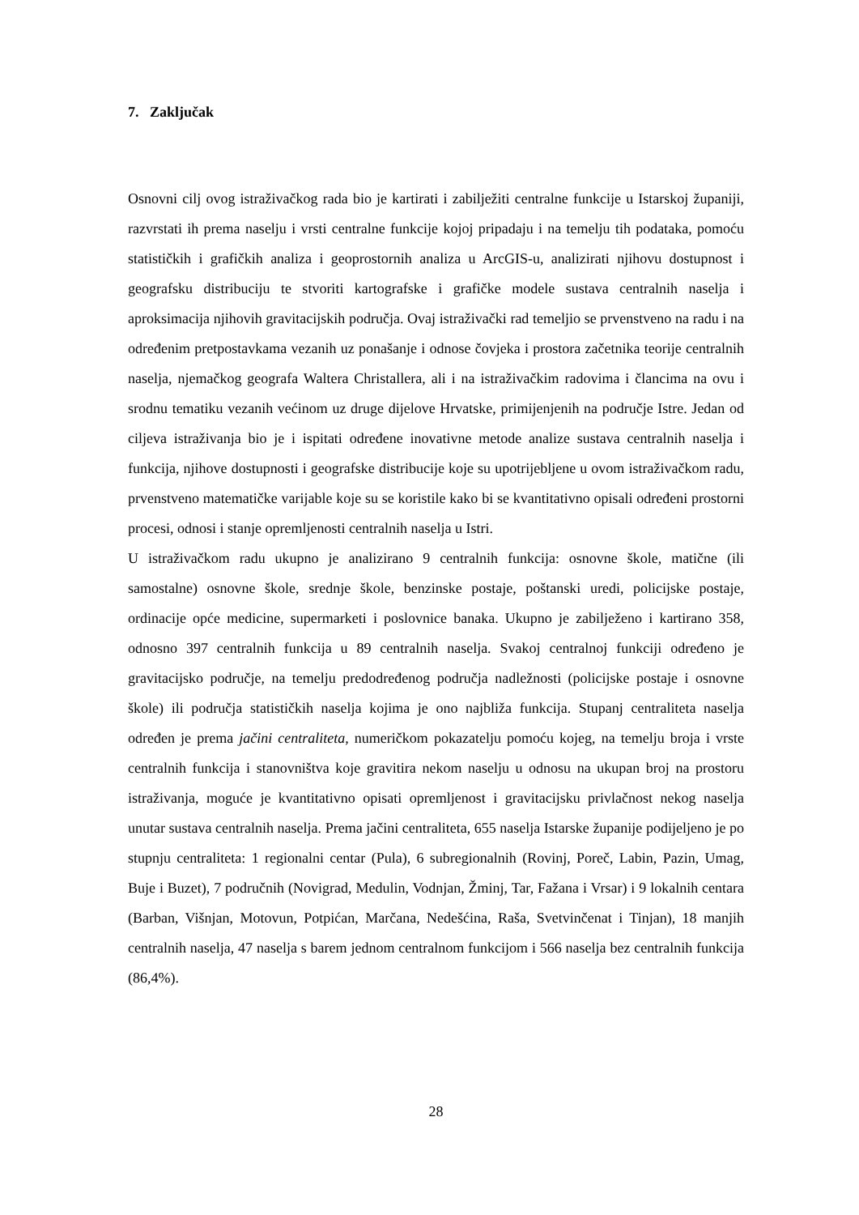7. Zaključak
Osnovni cilj ovog istraživačkog rada bio je kartirati i zabilježiti centralne funkcije u Istarskoj županiji, razvrstati ih prema naselju i vrsti centralne funkcije kojoj pripadaju i na temelju tih podataka, pomoću statističkih i grafičkih analiza i geoprostornih analiza u ArcGIS-u, analizirati njihovu dostupnost i geografsku distribuciju te stvoriti kartografske i grafičke modele sustava centralnih naselja i aproksimacija njihovih gravitacijskih područja. Ovaj istraživački rad temeljio se prvenstveno na radu i na određenim pretpostavkama vezanih uz ponašanje i odnose čovjeka i prostora začetnika teorije centralnih naselja, njemačkog geografa Waltera Christallera, ali i na istraživačkim radovima i člancima na ovu i srodnu tematiku vezanih većinom uz druge dijelove Hrvatske, primijenjenih na područje Istre. Jedan od ciljeva istraživanja bio je i ispitati određene inovativne metode analize sustava centralnih naselja i funkcija, njihove dostupnosti i geografske distribucije koje su upotrijebljene u ovom istraživačkom radu, prvenstveno matematičke varijable koje su se koristile kako bi se kvantitativno opisali određeni prostorni procesi, odnosi i stanje opremljenosti centralnih naselja u Istri.
U istraživačkom radu ukupno je analizirano 9 centralnih funkcija: osnovne škole, matične (ili samostalne) osnovne škole, srednje škole, benzinske postaje, poštanski uredi, policijske postaje, ordinacije opće medicine, supermarketi i poslovnice banaka. Ukupno je zabilježeno i kartirano 358, odnosno 397 centralnih funkcija u 89 centralnih naselja. Svakoj centralnoj funkciji određeno je gravitacijsko područje, na temelju predodređenog područja nadležnosti (policijske postaje i osnovne škole) ili područja statističkih naselja kojima je ono najbliža funkcija. Stupanj centraliteta naselja određen je prema jačini centraliteta, numeričkom pokazatelju pomoću kojeg, na temelju broja i vrste centralnih funkcija i stanovništva koje gravitira nekom naselju u odnosu na ukupan broj na prostoru istraživanja, moguće je kvantitativno opisati opremljenost i gravitacijsku privlačnost nekog naselja unutar sustava centralnih naselja. Prema jačini centraliteta, 655 naselja Istarske županije podijeljeno je po stupnju centraliteta: 1 regionalni centar (Pula), 6 subregionalnih (Rovinj, Poreč, Labin, Pazin, Umag, Buje i Buzet), 7 područnih (Novigrad, Medulin, Vodnjan, Žminj, Tar, Fažana i Vrsar) i 9 lokalnih centara (Barban, Višnjan, Motovun, Potpićan, Marčana, Nedešćina, Raša, Svetvinčenat i Tinjan), 18 manjih centralnih naselja, 47 naselja s barem jednom centralnom funkcijom i 566 naselja bez centralnih funkcija (86,4%).
28